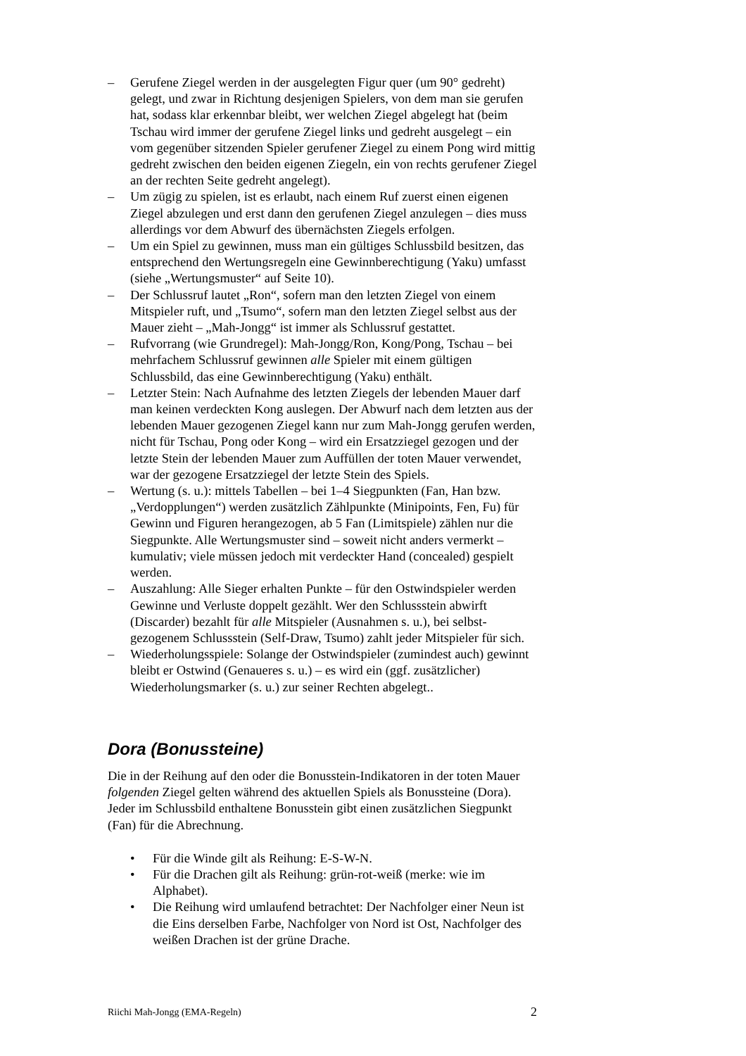– Gerufene Ziegel werden in der ausgelegten Figur quer (um 90° gedreht) gelegt, und zwar in Richtung desjenigen Spielers, von dem man sie gerufen hat, sodass klar erkennbar bleibt, wer welchen Ziegel abgelegt hat (beim Tschau wird immer der gerufene Ziegel links und gedreht ausgelegt – ein vom gegenüber sitzenden Spieler gerufener Ziegel zu einem Pong wird mittig gedreht zwischen den beiden eigenen Ziegeln, ein von rechts gerufener Ziegel an der rechten Seite gedreht angelegt).
– Um zügig zu spielen, ist es erlaubt, nach einem Ruf zuerst einen eigenen Ziegel abzulegen und erst dann den gerufenen Ziegel anzulegen – dies muss allerdings vor dem Abwurf des übernächsten Ziegels erfolgen.
– Um ein Spiel zu gewinnen, muss man ein gültiges Schlussbild besitzen, das entsprechend den Wertungsregeln eine Gewinnberechtigung (Yaku) umfasst (siehe „Wertungsmuster“ auf Seite 10).
– Der Schlussruf lautet „Ron“, sofern man den letzten Ziegel von einem Mitspieler ruft, und „Tsumo“, sofern man den letzten Ziegel selbst aus der Mauer zieht – „Mah-Jongg“ ist immer als Schlussruf gestattet.
– Rufvorrang (wie Grundregel): Mah-Jongg/Ron, Kong/Pong, Tschau – bei mehrfachem Schlussruf gewinnen alle Spieler mit einem gültigen Schlussbild, das eine Gewinnberechtigung (Yaku) enthält.
– Letzter Stein: Nach Aufnahme des letzten Ziegels der lebenden Mauer darf man keinen verdeckten Kong auslegen. Der Abwurf nach dem letzten aus der lebenden Mauer gezogenen Ziegel kann nur zum Mah-Jongg gerufen werden, nicht für Tschau, Pong oder Kong – wird ein Ersatzziegel gezogen und der letzte Stein der lebenden Mauer zum Auffüllen der toten Mauer verwendet, war der gezogene Ersatzziegel der letzte Stein des Spiels.
– Wertung (s. u.): mittels Tabellen – bei 1–4 Siegpunkten (Fan, Han bzw. „Verdopplungen“) werden zusätzlich Zählpunkte (Minipoints, Fen, Fu) für Gewinn und Figuren herangezogen, ab 5 Fan (Limitspiele) zählen nur die Siegpunkte. Alle Wertungsmuster sind – soweit nicht anders vermerkt – kumulativ; viele müssen jedoch mit verdeckter Hand (concealed) gespielt werden.
– Auszahlung: Alle Sieger erhalten Punkte – für den Ostwindspieler werden Gewinne und Verluste doppelt gezählt. Wer den Schlussstein abwirft (Discarder) bezahlt für alle Mitspieler (Ausnahmen s. u.), bei selbst-gezogenem Schlussstein (Self-Draw, Tsumo) zahlt jeder Mitspieler für sich.
– Wiederholungsspiele: Solange der Ostwindspieler (zumindest auch) gewinnt bleibt er Ostwind (Genaueres s. u.) – es wird ein (ggf. zusätzlicher) Wiederholungsmarker (s. u.) zur seiner Rechten abgelegt..
Dora (Bonussteine)
Die in der Reihung auf den oder die Bonusstein-Indikatoren in der toten Mauer folgenden Ziegel gelten während des aktuellen Spiels als Bonussteine (Dora). Jeder im Schlussbild enthaltene Bonusstein gibt einen zusätzlichen Siegpunkt (Fan) für die Abrechnung.
• Für die Winde gilt als Reihung: E-S-W-N.
• Für die Drachen gilt als Reihung: grün-rot-weiß (merke: wie im Alphabet).
• Die Reihung wird umlaufend betrachtet: Der Nachfolger einer Neun ist die Eins derselben Farbe, Nachfolger von Nord ist Ost, Nachfolger des weißen Drachen ist der grüne Drache.
Riichi Mah-Jongg (EMA-Regeln) 2